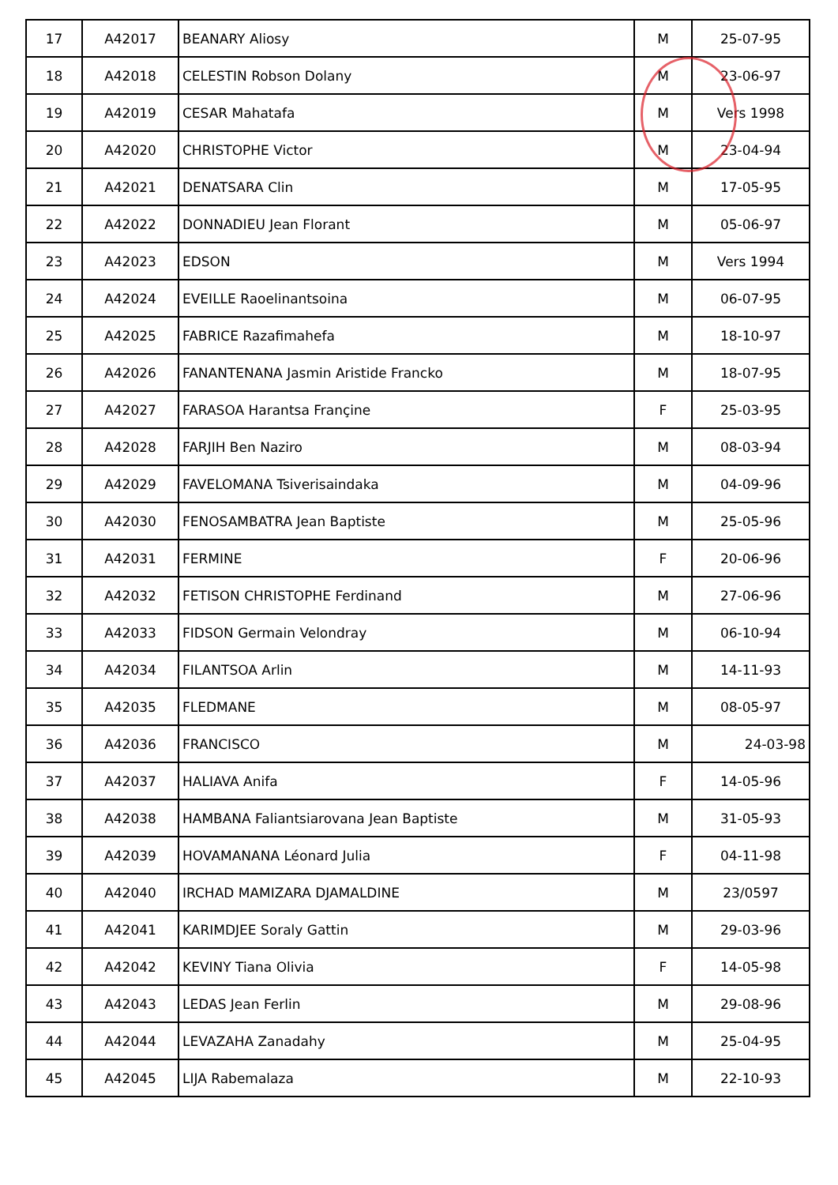| 17 | A42017 | BEANARY Aliosy | M | 25-07-95 |
| 18 | A42018 | CELESTIN Robson Dolany | M | 23-06-97 |
| 19 | A42019 | CESAR Mahatafa | M | Vers 1998 |
| 20 | A42020 | CHRISTOPHE Victor | M | 23-04-94 |
| 21 | A42021 | DENATSARA Clin | M | 17-05-95 |
| 22 | A42022 | DONNADIEU Jean Florant | M | 05-06-97 |
| 23 | A42023 | EDSON | M | Vers 1994 |
| 24 | A42024 | EVEILLE Raoelinantsoina | M | 06-07-95 |
| 25 | A42025 | FABRICE Razafimahefa | M | 18-10-97 |
| 26 | A42026 | FANANTENANA Jasmin Aristide Francko | M | 18-07-95 |
| 27 | A42027 | FARASOA Harantsa Françine | F | 25-03-95 |
| 28 | A42028 | FARJIH Ben Naziro | M | 08-03-94 |
| 29 | A42029 | FAVELOMANA Tsiverisaindaka | M | 04-09-96 |
| 30 | A42030 | FENOSAMBATRA Jean Baptiste | M | 25-05-96 |
| 31 | A42031 | FERMINE | F | 20-06-96 |
| 32 | A42032 | FETISON CHRISTOPHE Ferdinand | M | 27-06-96 |
| 33 | A42033 | FIDSON Germain Velondray | M | 06-10-94 |
| 34 | A42034 | FILANTSOA Arlin | M | 14-11-93 |
| 35 | A42035 | FLEDMANE | M | 08-05-97 |
| 36 | A42036 | FRANCISCO | M | 24-03-98 |
| 37 | A42037 | HALIAVA Anifa | F | 14-05-96 |
| 38 | A42038 | HAMBANA Faliantsiarovana Jean Baptiste | M | 31-05-93 |
| 39 | A42039 | HOVAMANANA Léonard Julia | F | 04-11-98 |
| 40 | A42040 | IRCHAD MAMIZARA DJAMALDINE | M | 23/0597 |
| 41 | A42041 | KARIMDJEE Soraly Gattin | M | 29-03-96 |
| 42 | A42042 | KEVINY Tiana Olivia | F | 14-05-98 |
| 43 | A42043 | LEDAS Jean Ferlin | M | 29-08-96 |
| 44 | A42044 | LEVAZAHA Zanadahy | M | 25-04-95 |
| 45 | A42045 | LIJA Rabemalaza | M | 22-10-93 |